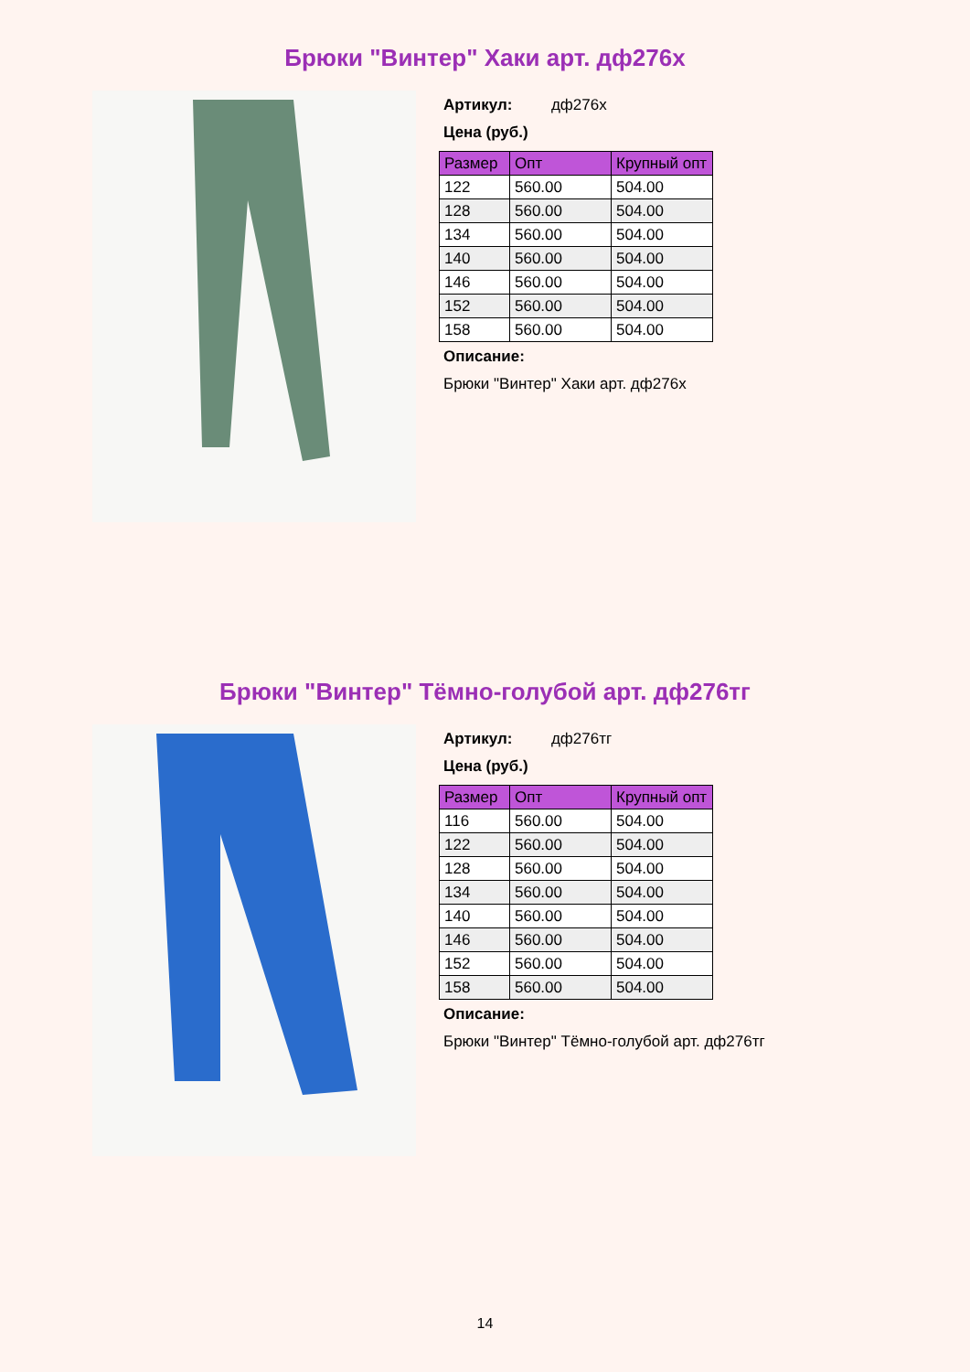Брюки "Винтер" Хаки арт. дф276х
Артикул: дф276х
Цена (руб.)
| Размер | Опт | Крупный опт |
| --- | --- | --- |
| 122 | 560.00 | 504.00 |
| 128 | 560.00 | 504.00 |
| 134 | 560.00 | 504.00 |
| 140 | 560.00 | 504.00 |
| 146 | 560.00 | 504.00 |
| 152 | 560.00 | 504.00 |
| 158 | 560.00 | 504.00 |
Описание:
Брюки "Винтер" Хаки арт. дф276х
Брюки "Винтер" Тёмно-голубой арт. дф276тг
Артикул: дф276тг
Цена (руб.)
| Размер | Опт | Крупный опт |
| --- | --- | --- |
| 116 | 560.00 | 504.00 |
| 122 | 560.00 | 504.00 |
| 128 | 560.00 | 504.00 |
| 134 | 560.00 | 504.00 |
| 140 | 560.00 | 504.00 |
| 146 | 560.00 | 504.00 |
| 152 | 560.00 | 504.00 |
| 158 | 560.00 | 504.00 |
Описание:
Брюки "Винтер" Тёмно-голубой арт. дф276тг
14